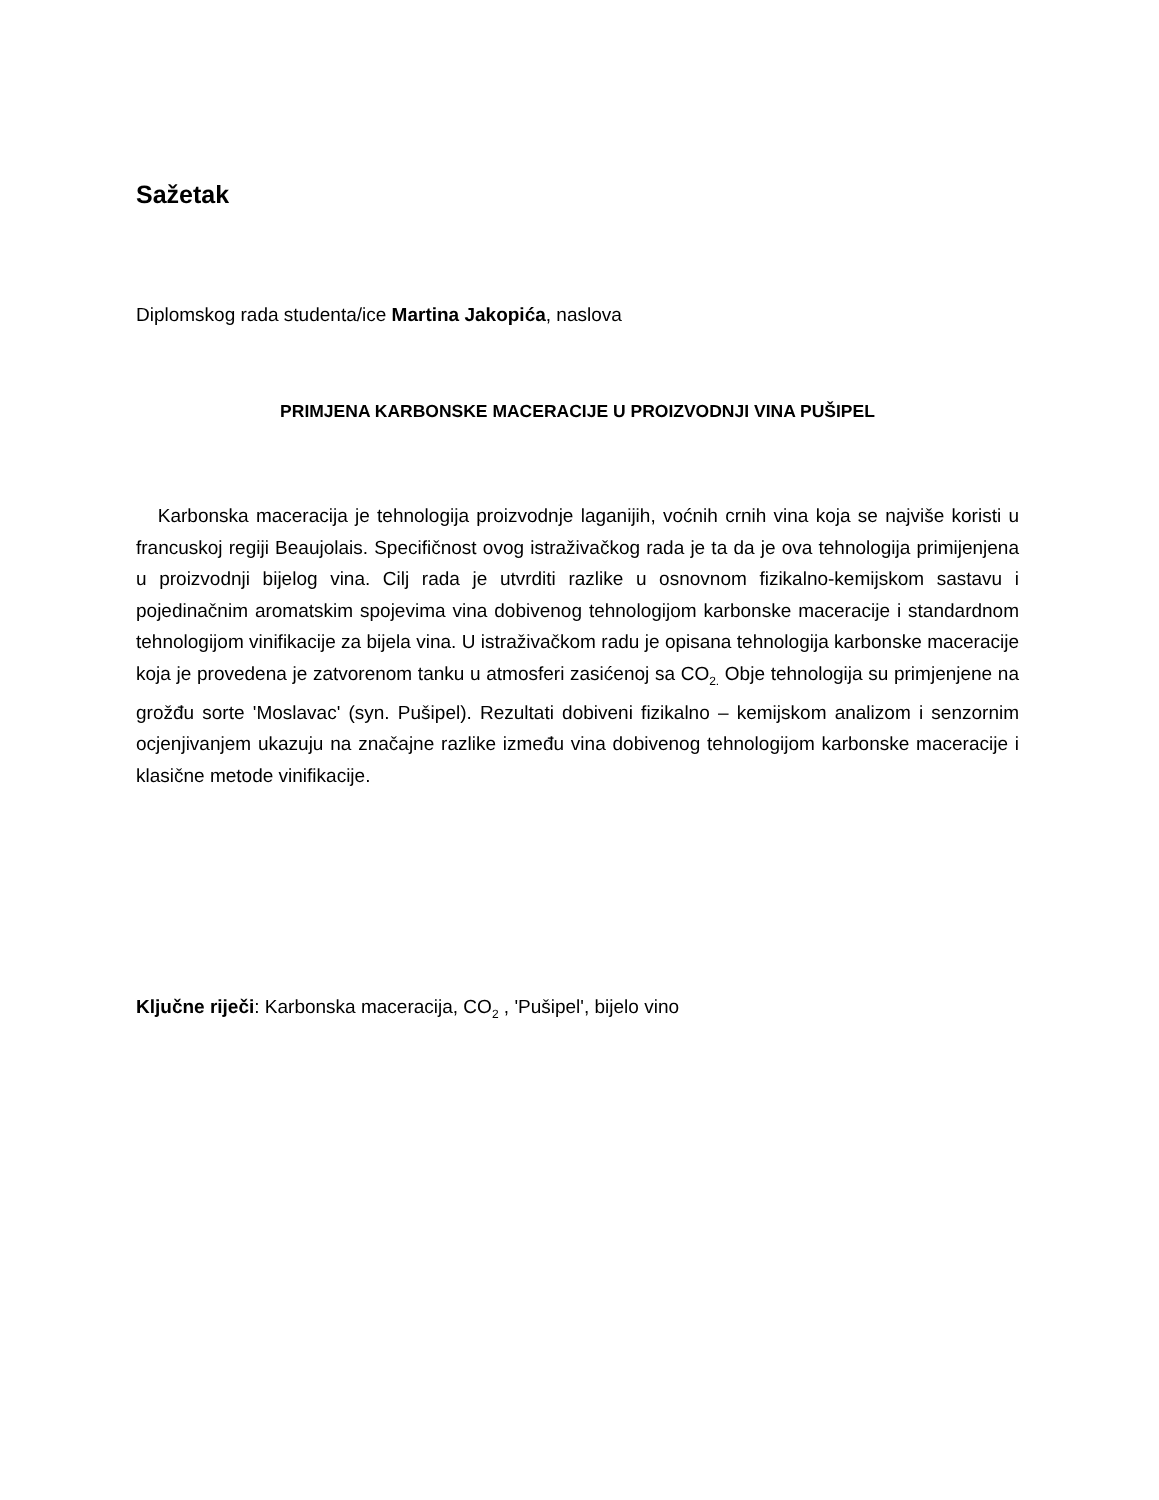Sažetak
Diplomskog rada studenta/ice Martina Jakopića, naslova
PRIMJENA KARBONSKE MACERACIJE U PROIZVODNJI VINA PUŠIPEL
Karbonska maceracija je tehnologija proizvodnje laganijih, voćnih crnih vina koja se najviše koristi u francuskoj regiji Beaujolais. Specifičnost ovog istraživačkog rada je ta da je ova tehnologija primijenjena u proizvodnji bijelog vina. Cilj rada je utvrditi razlike u osnovnom fizikalno-kemijskom sastavu i pojedinačnim aromatskim spojevima vina dobivenog tehnologijom karbonske maceracije i standardnom tehnologijom vinifikacije za bijela vina. U istraživačkom radu je opisana tehnologija karbonske maceracije koja je provedena je zatvorenom tanku u atmosferi zasićenoj sa CO<sub>2.</sub> Obje tehnologija su primjenjene na grožđu sorte 'Moslavac' (syn. Pušipel). Rezultati dobiveni fizikalno – kemijskom analizom i senzornim ocjenjivanjem ukazuju na značajne razlike između vina dobivenog tehnologijom karbonske maceracije i klasične metode vinifikacije.
Ključne riječi: Karbonska maceracija, CO<sub>2</sub> , 'Pušipel', bijelo vino